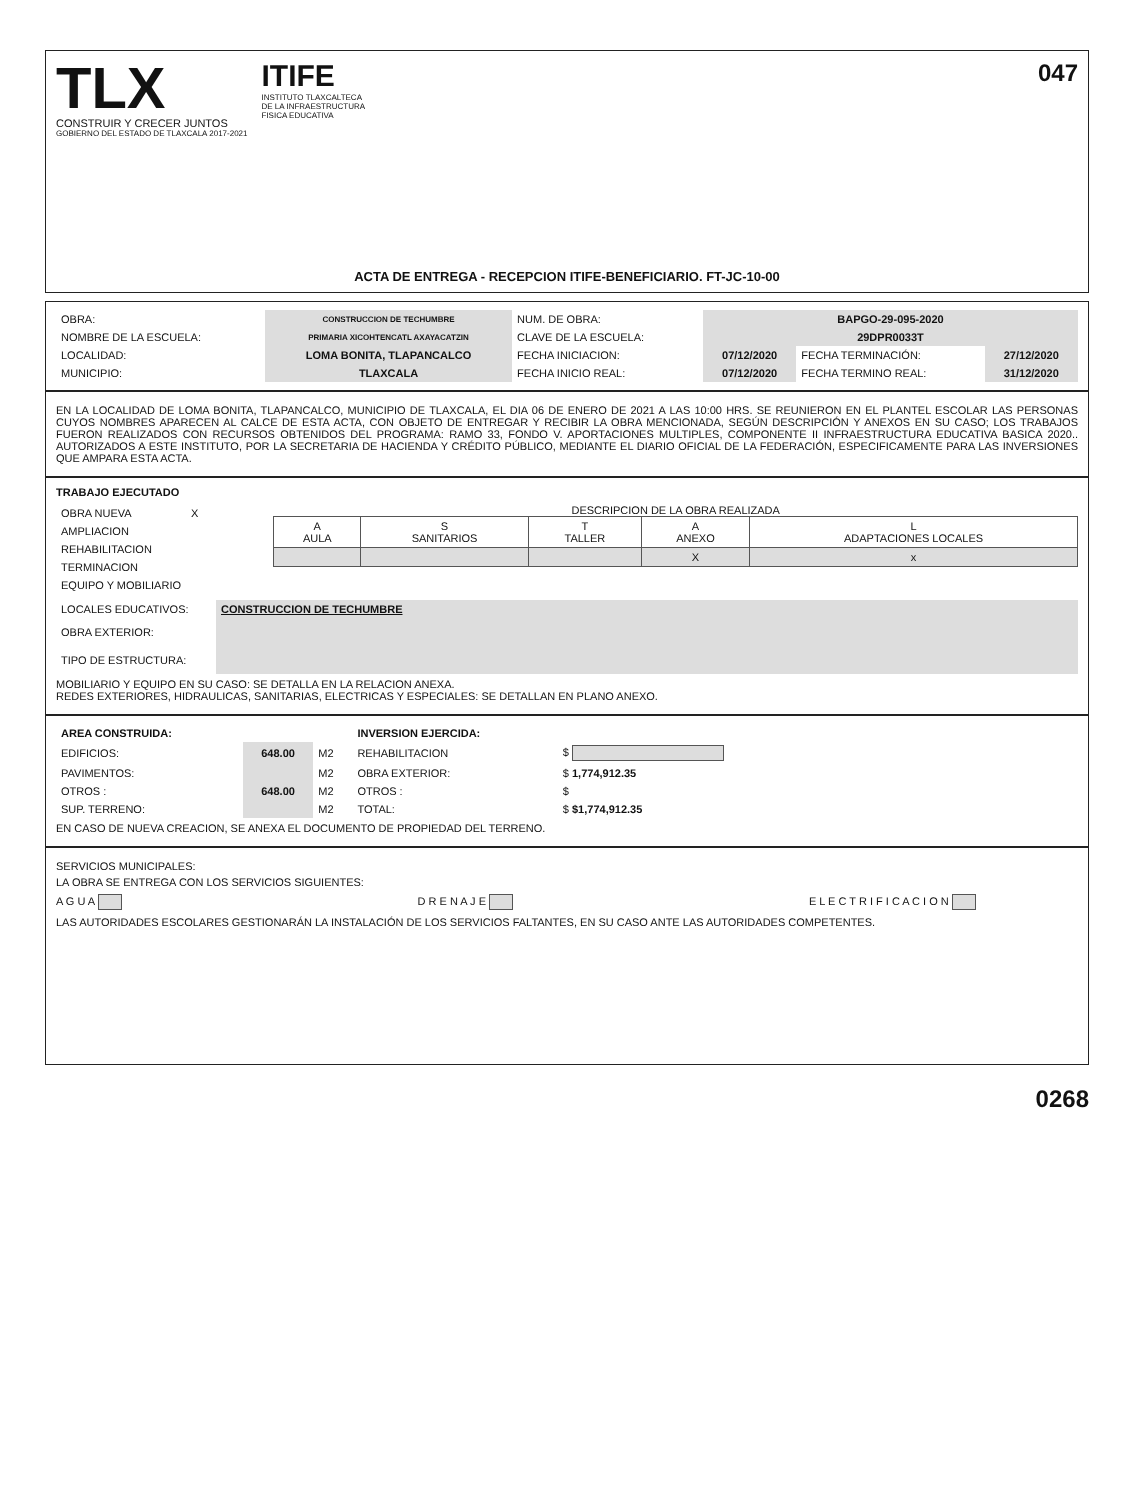TLX
CONSTRUIR Y CRECER JUNTOS
GOBIERNO DEL ESTADO DE TLAXCALA 2017-2021
ITIFE
INSTITUTO TLAXCALTECA
DE LA INFRAESTRUCTURA
FISICA EDUCATIVA
047
ACTA DE ENTREGA - RECEPCION ITIFE-BENEFICIARIO. FT-JC-10-00
| OBRA: | CONSTRUCCION DE TECHUMBRE | NUM. DE OBRA: | BAPGO-29-095-2020 | | |
| NOMBRE DE LA ESCUELA: | PRIMARIA XICOHTENCATL AXAYACATZIN | CLAVE DE LA ESCUELA: | 29DPR0033T | | |
| LOCALIDAD: | LOMA BONITA, TLAPANCALCO | FECHA INICIACION: | 07/12/2020 | FECHA TERMINACIÓN: | 27/12/2020 |
| MUNICIPIO: | TLAXCALA | FECHA INICIO REAL: | 07/12/2020 | FECHA TERMINO REAL: | 31/12/2020 |
EN LA LOCALIDAD DE LOMA BONITA, TLAPANCALCO, MUNICIPIO DE TLAXCALA, EL DIA 06 DE ENERO DE 2021 A LAS 10:00 HRS. SE REUNIERON EN EL PLANTEL ESCOLAR LAS PERSONAS CUYOS NOMBRES APARECEN AL CALCE DE ESTA ACTA, CON OBJETO DE ENTREGAR Y RECIBIR LA OBRA MENCIONADA, SEGÚN DESCRIPCIÓN Y ANEXOS EN SU CASO; LOS TRABAJOS FUERON REALIZADOS CON RECURSOS OBTENIDOS DEL PROGRAMA: RAMO 33, FONDO V. APORTACIONES MULTIPLES, COMPONENTE II INFRAESTRUCTURA EDUCATIVA BASICA 2020.. AUTORIZADOS A ESTE INSTITUTO, POR LA SECRETARIA DE HACIENDA Y CRÉDITO PÚBLICO, MEDIANTE EL DIARIO OFICIAL DE LA FEDERACIÓN, ESPECIFICAMENTE PARA LAS INVERSIONES QUE AMPARA ESTA ACTA.
TRABAJO EJECUTADO
| OBRA NUEVA | X |
| AMPLIACION | |
| REHABILITACION | |
| TERMINACION | |
| EQUIPO Y MOBILIARIO | |
DESCRIPCION DE LA OBRA REALIZADA
| A AULA | S SANITARIOS | T TALLER | A ANEXO | L ADAPTACIONES LOCALES |
| | | | X | x |
| LOCALES EDUCATIVOS: | CONSTRUCCION DE TECHUMBRE |
| OBRA EXTERIOR: | |
| TIPO DE ESTRUCTURA: | |
MOBILIARIO Y EQUIPO EN SU CASO: SE DETALLA EN LA RELACION ANEXA.
REDES EXTERIORES, HIDRAULICAS, SANITARIAS, ELECTRICAS Y ESPECIALES: SE DETALLAN EN PLANO ANEXO.
| AREA CONSTRUIDA: | | | INVERSION EJERCIDA: | |
| EDIFICIOS: | 648.00 | M2 | REHABILITACION | $ |
| PAVIMENTOS: | | M2 | OBRA EXTERIOR: | $ 1,774,912.35 |
| OTROS : | 648.00 | M2 | OTROS : | $ |
| SUP. TERRENO: | | M2 | TOTAL: | $ $1,774,912.35 |
EN CASO DE NUEVA CREACION, SE ANEXA EL DOCUMENTO DE PROPIEDAD DEL TERRENO.
SERVICIOS MUNICIPALES:
LA OBRA SE ENTREGA CON LOS SERVICIOS SIGUIENTES:
A G U A D R E N A J E E L E C T R I F I C A C I O N
LAS AUTORIDADES ESCOLARES GESTIONARÁN LA INSTALACIÓN DE LOS SERVICIOS FALTANTES, EN SU CASO ANTE LAS AUTORIDADES COMPETENTES.
0268